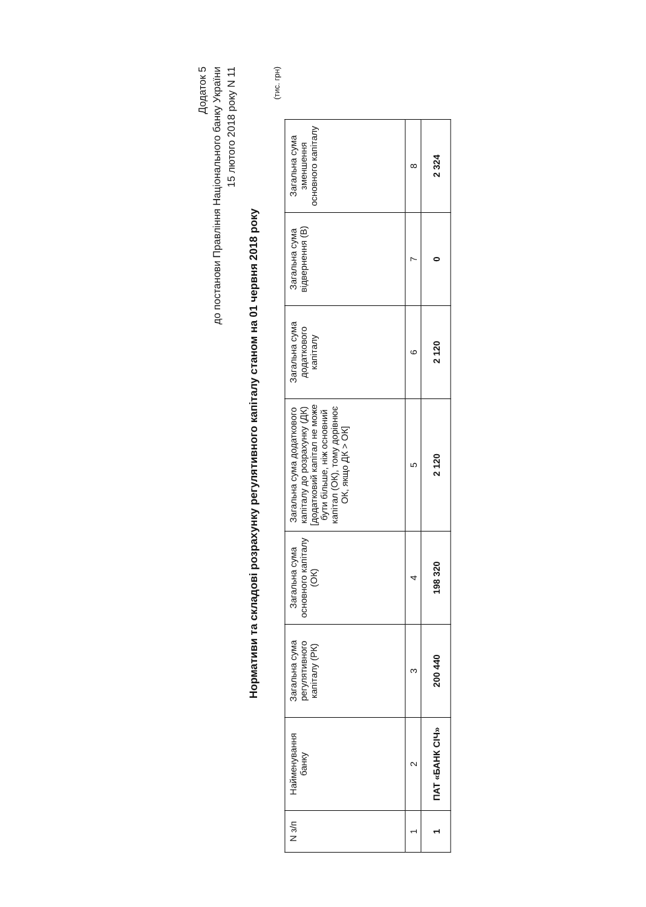Додаток 5
до постанови Правління Національного банку України
15 лютого 2018 року N 11
Нормативи та складові розрахунку регулятивного капіталу станом на 01 червня 2018 року
(тис. грн)
| N з/п | Найменування банку | Загальна сума регулятивного капіталу (РК) | Загальна сума основного капіталу (ОК) | Загальна сума додаткового капіталу до розрахунку (ДК) [додатковий капітал не може бути більше, ніж основний капітал (ОК), тому дорівнює ОК, якщо ДК > ОК] | Загальна сума додаткового капіталу | Загальна сума відвернення (В) | Загальна сума зменшення основного капіталу |
| --- | --- | --- | --- | --- | --- | --- | --- |
| 1 | 2 | 3 | 4 | 5 | 6 | 7 | 8 |
| 1 | ПАТ «БАНК СІЧ» | 200 440 | 198 320 | 2 120 | 2 120 | 0 | 2 324 |